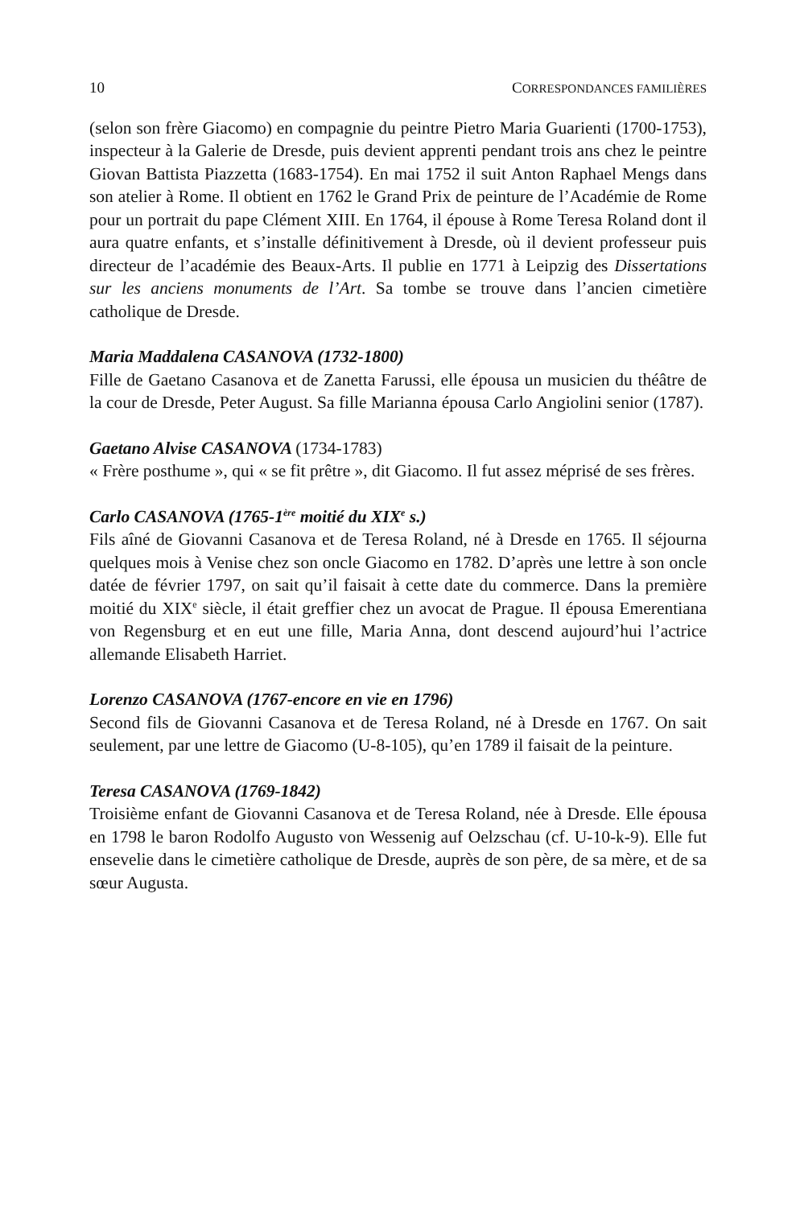10 CORRESPONDANCES FAMILIÈRES
(selon son frère Giacomo) en compagnie du peintre Pietro Maria Guarienti (1700-1753), inspecteur à la Galerie de Dresde, puis devient apprenti pendant trois ans chez le peintre Giovan Battista Piazzetta (1683-1754). En mai 1752 il suit Anton Raphael Mengs dans son atelier à Rome. Il obtient en 1762 le Grand Prix de peinture de l’Académie de Rome pour un portrait du pape Clément XIII. En 1764, il épouse à Rome Teresa Roland dont il aura quatre enfants, et s’installe définitivement à Dresde, où il devient professeur puis directeur de l’académie des Beaux-Arts. Il publie en 1771 à Leipzig des Dissertations sur les anciens monuments de l’Art. Sa tombe se trouve dans l’ancien cimetière catholique de Dresde.
Maria Maddalena CASANOVA (1732-1800)
Fille de Gaetano Casanova et de Zanetta Farussi, elle épousa un musicien du théâtre de la cour de Dresde, Peter August. Sa fille Marianna épousa Carlo Angiolini senior (1787).
Gaetano Alvise CASANOVA (1734-1783)
« Frère posthume », qui « se fit prêtre », dit Giacomo. Il fut assez méprisé de ses frères.
Carlo CASANOVA (1765-1<sup>ère</sup> moitié du XIX<sup>e</sup> s.)
Fils aîné de Giovanni Casanova et de Teresa Roland, né à Dresde en 1765. Il séjourna quelques mois à Venise chez son oncle Giacomo en 1782. D’après une lettre à son oncle datée de février 1797, on sait qu’il faisait à cette date du commerce. Dans la première moitié du XIX<sup>e</sup> siècle, il était greffier chez un avocat de Prague. Il épousa Emerentiana von Regensburg et en eut une fille, Maria Anna, dont descend aujourd’hui l’actrice allemande Elisabeth Harriet.
Lorenzo CASANOVA (1767-encore en vie en 1796)
Second fils de Giovanni Casanova et de Teresa Roland, né à Dresde en 1767. On sait seulement, par une lettre de Giacomo (U-8-105), qu’en 1789 il faisait de la peinture.
Teresa CASANOVA (1769-1842)
Troisième enfant de Giovanni Casanova et de Teresa Roland, née à Dresde. Elle épousa en 1798 le baron Rodolfo Augusto von Wessenig auf Oelzschau (cf. U-10-k-9). Elle fut ensevelie dans le cimetière catholique de Dresde, auprès de son père, de sa mère, et de sa sœur Augusta.